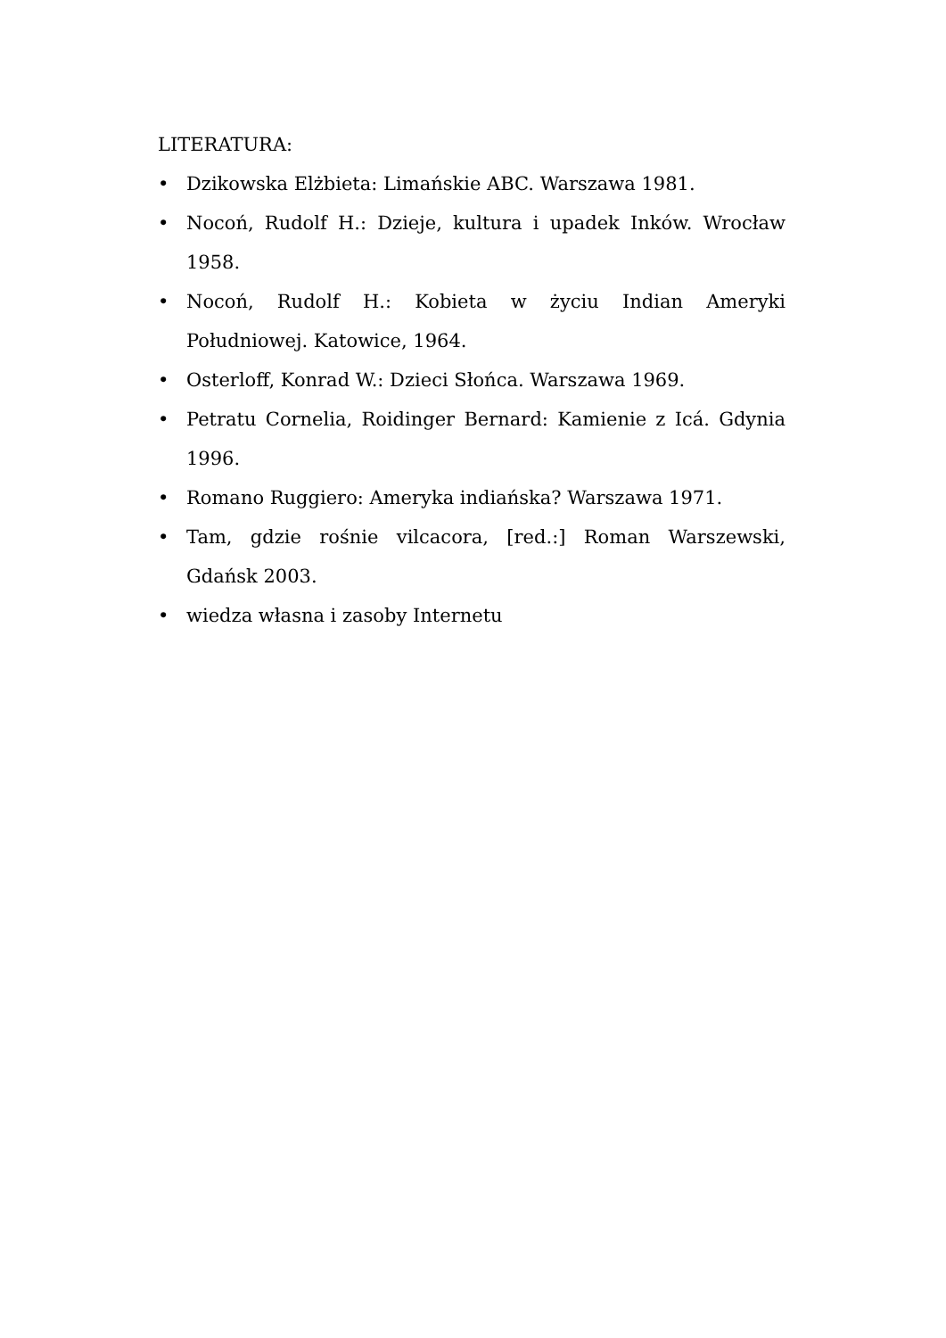LITERATURA:
• Dzikowska Elżbieta: Limańskie ABC. Warszawa 1981.
• Nocoń, Rudolf H.: Dzieje, kultura i upadek Inków. Wrocław 1958.
• Nocoń, Rudolf H.: Kobieta w życiu Indian Ameryki Południowej. Katowice, 1964.
• Osterloff, Konrad W.: Dzieci Słońca. Warszawa 1969.
• Petratu Cornelia, Roidinger Bernard: Kamienie z Icá. Gdynia 1996.
• Romano Ruggiero: Ameryka indiańska? Warszawa 1971.
• Tam, gdzie rośnie vilcacora, [red.:] Roman Warszewski, Gdańsk 2003.
• wiedza własna i zasoby Internetu